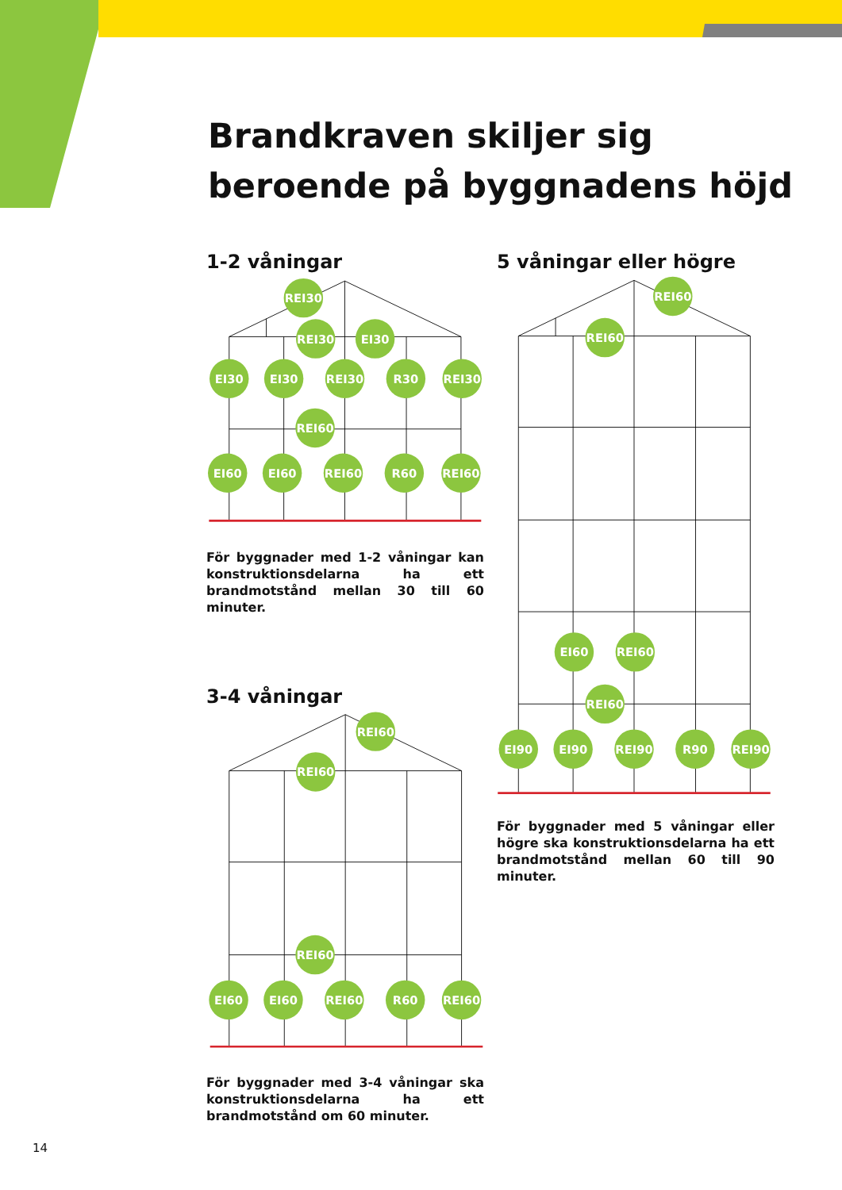Brandkraven skiljer sig beroende på byggnadens höjd
1-2 våningar
REI30
REI30
EI30
EI30
EI30
REI30
R30
REI30
REI60
EI60
EI60
REI60
R60
REI60
För byggnader med 1-2 våningar kan konstruktionsdelarna ha ett brandmotstånd mellan 30 till 60 minuter.
3-4 våningar
REI60
REI60
REI60
EI60
EI60
REI60
R60
REI60
För byggnader med 3-4 våningar ska konstruktionsdelarna ha ett brandmotstånd om 60 minuter.
5 våningar eller högre
REI60
REI60
EI60
REI60
REI60
EI90
EI90
REI90
R90
REI90
För byggnader med 5 våningar eller högre ska konstruktionsdelarna ha ett brandmotstånd mellan 60 till 90 minuter.
14